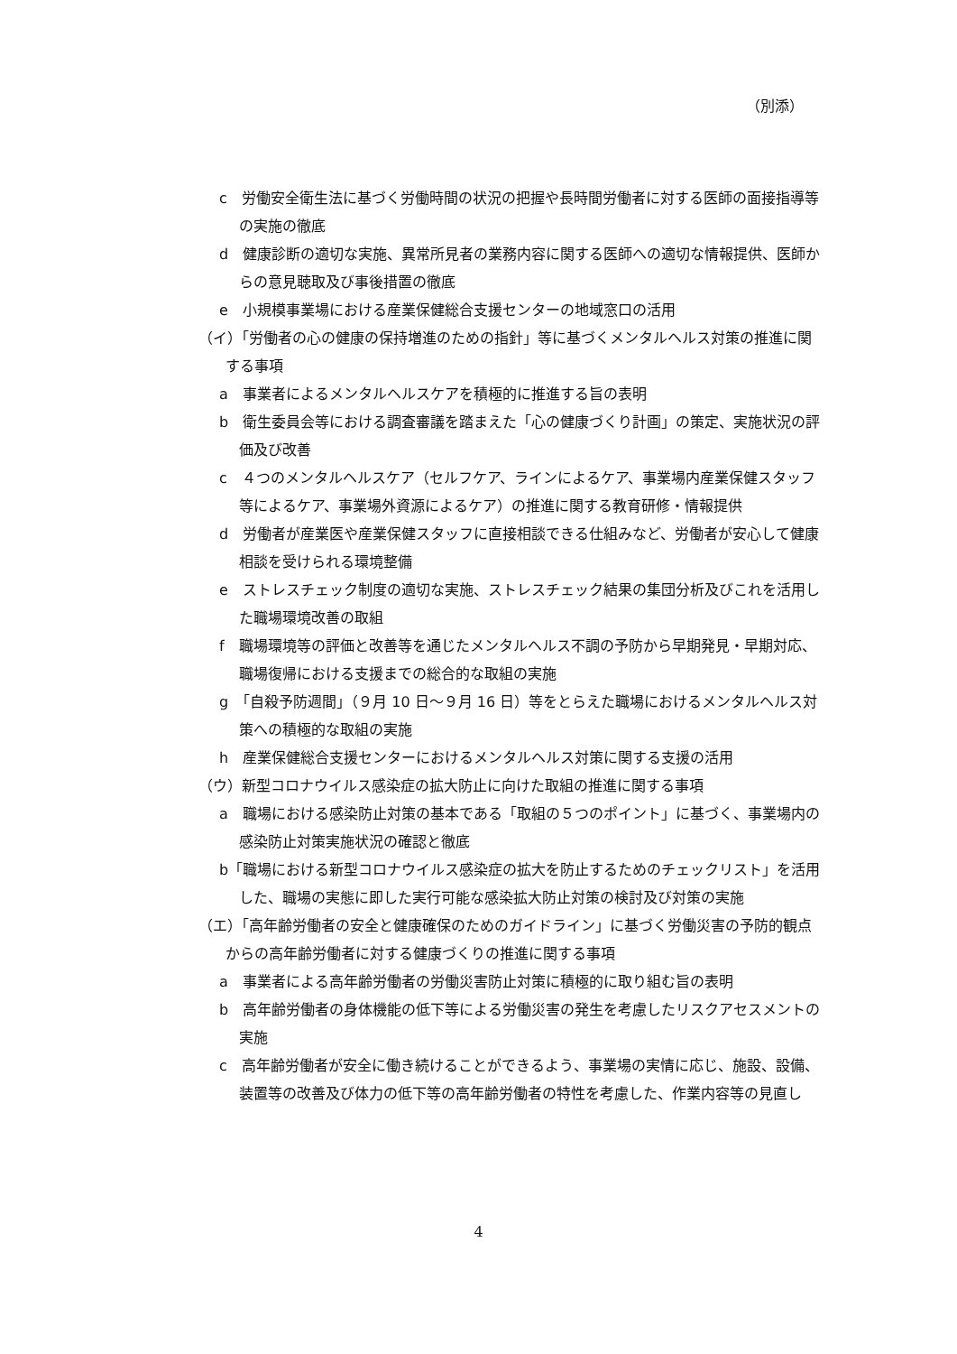（別添）
c　労働安全衛生法に基づく労働時間の状況の把握や長時間労働者に対する医師の面接指導等の実施の徹底
d　健康診断の適切な実施、異常所見者の業務内容に関する医師への適切な情報提供、医師からの意見聴取及び事後措置の徹底
e　小規模事業場における産業保健総合支援センターの地域窓口の活用
（イ）「労働者の心の健康の保持増進のための指針」等に基づくメンタルヘルス対策の推進に関する事項
a　事業者によるメンタルヘルスケアを積極的に推進する旨の表明
b　衛生委員会等における調査審議を踏まえた「心の健康づくり計画」の策定、実施状況の評価及び改善
c　４つのメンタルヘルスケア（セルフケア、ラインによるケア、事業場内産業保健スタッフ等によるケア、事業場外資源によるケア）の推進に関する教育研修・情報提供
d　労働者が産業医や産業保健スタッフに直接相談できる仕組みなど、労働者が安心して健康相談を受けられる環境整備
e　ストレスチェック制度の適切な実施、ストレスチェック結果の集団分析及びこれを活用した職場環境改善の取組
f　職場環境等の評価と改善等を通じたメンタルヘルス不調の予防から早期発見・早期対応、職場復帰における支援までの総合的な取組の実施
g　「自殺予防週間」（９月 10 日～９月 16 日）等をとらえた職場におけるメンタルヘルス対策への積極的な取組の実施
h　産業保健総合支援センターにおけるメンタルヘルス対策に関する支援の活用
（ウ）新型コロナウイルス感染症の拡大防止に向けた取組の推進に関する事項
a　職場における感染防止対策の基本である「取組の５つのポイント」に基づく、事業場内の感染防止対策実施状況の確認と徹底
b「職場における新型コロナウイルス感染症の拡大を防止するためのチェックリスト」を活用した、職場の実態に即した実行可能な感染拡大防止対策の検討及び対策の実施
（エ）「高年齢労働者の安全と健康確保のためのガイドライン」に基づく労働災害の予防的観点からの高年齢労働者に対する健康づくりの推進に関する事項
a　事業者による高年齢労働者の労働災害防止対策に積極的に取り組む旨の表明
b　高年齢労働者の身体機能の低下等による労働災害の発生を考慮したリスクアセスメントの実施
c　高年齢労働者が安全に働き続けることができるよう、事業場の実情に応じ、施設、設備、装置等の改善及び体力の低下等の高年齢労働者の特性を考慮した、作業内容等の見直し
4